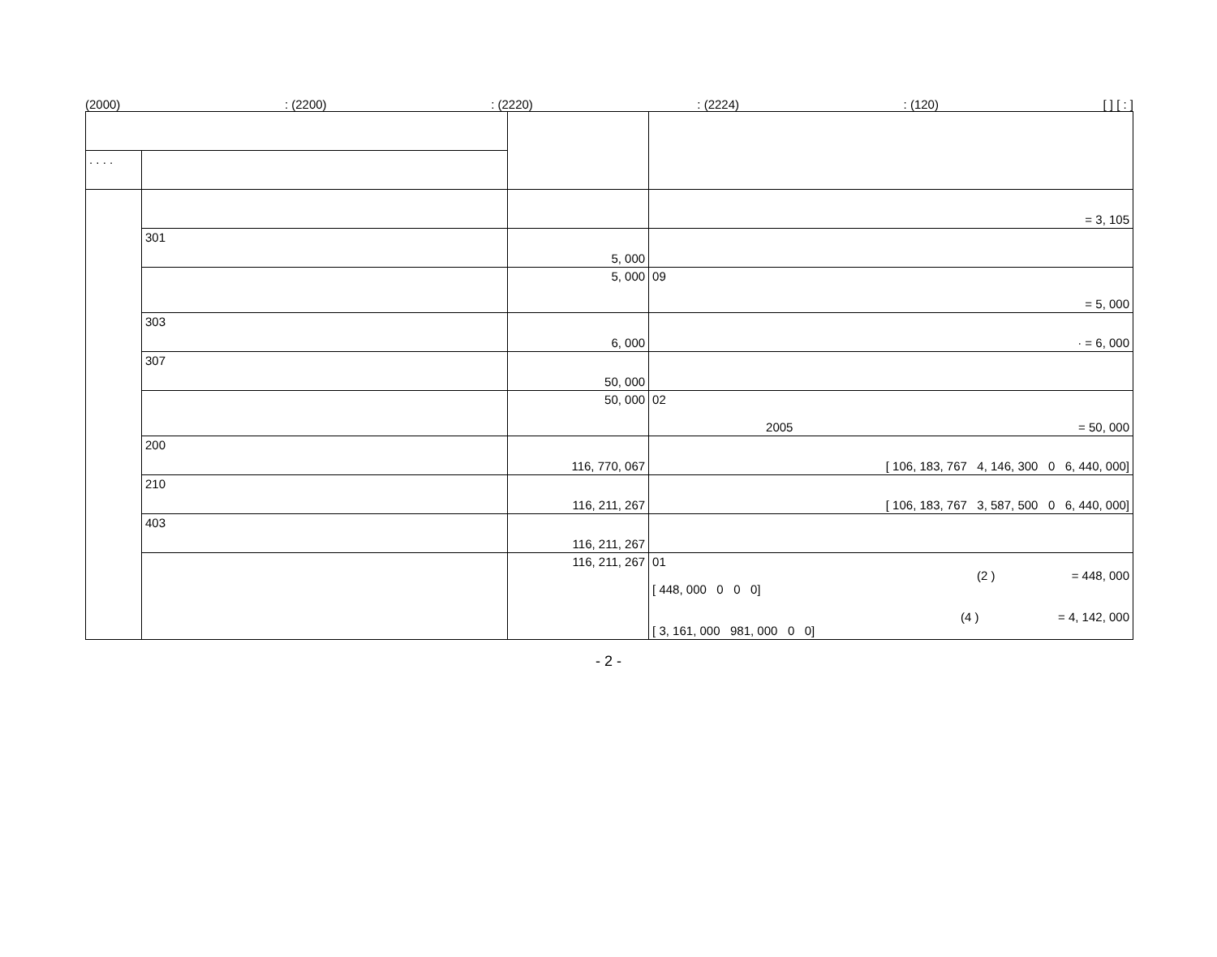(2000): (2200): (2220): (2224): (120) [ ] [ : ]
| . . . . | | | |
| | | | = 3, 105 |
| | 301 | 5, 000 | |
| | | 5, 000 | 09 = 5, 000 |
| | 303 | 6, 000 | · = 6, 000 |
| | 307 | 50, 000 | |
| | | 50, 000 | 02 2005 = 50, 000 |
| | 200 | 116, 770, 067 | [ 106, 183, 767 4, 146, 300 0 6, 440, 000] |
| | 210 | 116, 211, 267 | [ 106, 183, 767 3, 587, 500 0 6, 440, 000] |
| | 403 | 116, 211, 267 | |
| | | 116, 211, 267 | 01 (2 ) = 448, 000 [ 448, 000 0 0 0] (4 ) = 4, 142, 000 [ 3, 161, 000 981, 000 0 0] |
- 2 -